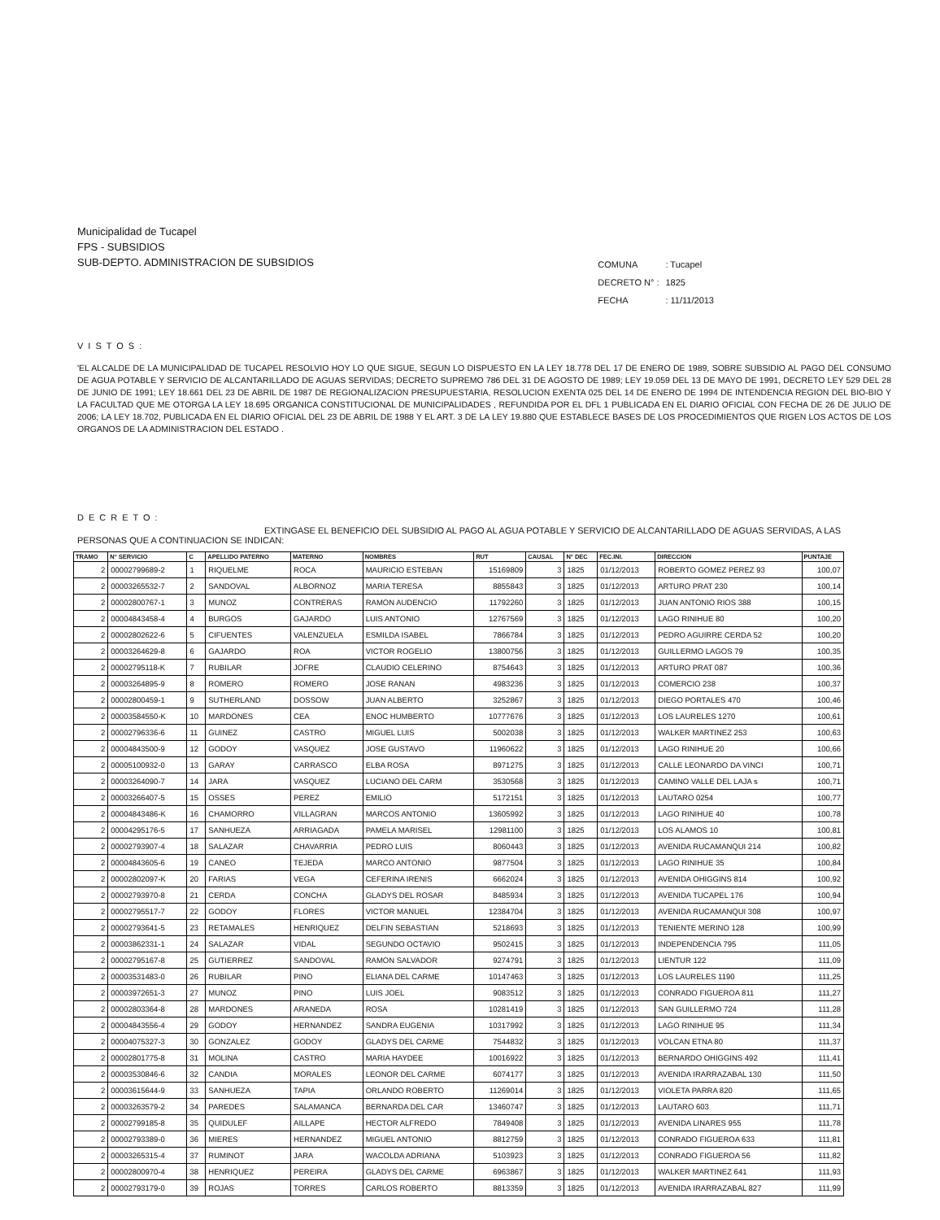Municipalidad de Tucapel
FPS - SUBSIDIOS
SUB-DEPTO. ADMINISTRACION DE SUBSIDIOS
| COMUNA | : Tucapel |
| DECRETO N° : | 1825 |
| FECHA | : 11/11/2013 |
VISTOS:
'EL ALCALDE DE LA MUNICIPALIDAD DE TUCAPEL RESOLVIO HOY LO QUE SIGUE, SEGUN LO DISPUESTO EN LA LEY 18.778 DEL 17 DE ENERO DE 1989, SOBRE SUBSIDIO AL PAGO DEL CONSUMO DE AGUA POTABLE Y SERVICIO DE ALCANTARILLADO DE AGUAS SERVIDAS; DECRETO SUPREMO 786 DEL 31 DE AGOSTO DE 1989; LEY 19.059 DEL 13 DE MAYO DE 1991, DECRETO LEY 529 DEL 28 DE JUNIO DE 1991; LEY 18.661 DEL 23 DE ABRIL DE 1987 DE REGIONALIZACION PRESUPUESTARIA, RESOLUCION EXENTA 025 DEL 14 DE ENERO DE 1994 DE INTENDENCIA REGION DEL BIO-BIO Y LA FACULTAD QUE ME OTORGA LA LEY 18.695 ORGANICA CONSTITUCIONAL DE MUNICIPALIDADES , REFUNDIDA POR EL DFL 1 PUBLICADA EN EL DIARIO OFICIAL CON FECHA DE 26 DE JULIO DE 2006; LA LEY 18.702, PUBLICADA EN EL DIARIO OFICIAL DEL 23 DE ABRIL DE 1988 Y EL ART. 3 DE LA LEY 19.880 QUE ESTABLECE BASES DE LOS PROCEDIMIENTOS QUE RIGEN LOS ACTOS DE LOS ORGANOS DE LA ADMINISTRACION DEL ESTADO .
DECRETO:
EXTINGASE EL BENEFICIO DEL SUBSIDIO AL PAGO AL AGUA POTABLE Y SERVICIO DE ALCANTARILLADO DE AGUAS SERVIDAS, A LAS PERSONAS QUE A CONTINUACION SE INDICAN:
| TRAMO | N° SERVICIO | C | APELLIDO PATERNO | MATERNO | NOMBRES | RUT | CAUSAL | N° DEC | FEC.INI. | DIRECCION | PUNTAJE |
| --- | --- | --- | --- | --- | --- | --- | --- | --- | --- | --- | --- |
| 2 | 00002799689-2 | 1 | RIQUELME | ROCA | MAURICIO ESTEBAN | 15169809 | 3 | 1825 | 01/12/2013 | ROBERTO GOMEZ PEREZ 93 | 100,07 |
| 2 | 00003265532-7 | 2 | SANDOVAL | ALBORNOZ | MARIA TERESA | 8855843 | 3 | 1825 | 01/12/2013 | ARTURO PRAT 230 | 100,14 |
| 2 | 00002800767-1 | 3 | MUNOZ | CONTRERAS | RAMON AUDENCIO | 11792260 | 3 | 1825 | 01/12/2013 | JUAN ANTONIO RIOS 388 | 100,15 |
| 2 | 00004843458-4 | 4 | BURGOS | GAJARDO | LUIS ANTONIO | 12767569 | 3 | 1825 | 01/12/2013 | LAGO RINIHUE 80 | 100,20 |
| 2 | 00002802622-6 | 5 | CIFUENTES | VALENZUELA | ESMILDA ISABEL | 7866784 | 3 | 1825 | 01/12/2013 | PEDRO AGUIRRE CERDA 52 | 100,20 |
| 2 | 00003264629-8 | 6 | GAJARDO | ROA | VICTOR ROGELIO | 13800756 | 3 | 1825 | 01/12/2013 | GUILLERMO LAGOS 79 | 100,35 |
| 2 | 00002795118-K | 7 | RUBILAR | JOFRE | CLAUDIO CELERINO | 8754643 | 3 | 1825 | 01/12/2013 | ARTURO PRAT 087 | 100,36 |
| 2 | 00003264895-9 | 8 | ROMERO | ROMERO | JOSE RANAN | 4983236 | 3 | 1825 | 01/12/2013 | COMERCIO 238 | 100,37 |
| 2 | 00002800459-1 | 9 | SUTHERLAND | DOSSOW | JUAN ALBERTO | 3252867 | 3 | 1825 | 01/12/2013 | DIEGO PORTALES 470 | 100,46 |
| 2 | 00003584550-K | 10 | MARDONES | CEA | ENOC HUMBERTO | 10777676 | 3 | 1825 | 01/12/2013 | LOS LAURELES 1270 | 100,61 |
| 2 | 00002796336-6 | 11 | GUINEZ | CASTRO | MIGUEL LUIS | 5002038 | 3 | 1825 | 01/12/2013 | WALKER MARTINEZ 253 | 100,63 |
| 2 | 00004843500-9 | 12 | GODOY | VASQUEZ | JOSE GUSTAVO | 11960622 | 3 | 1825 | 01/12/2013 | LAGO RINIHUE 20 | 100,66 |
| 2 | 00005100932-0 | 13 | GARAY | CARRASCO | ELBA ROSA | 8971275 | 3 | 1825 | 01/12/2013 | CALLE LEONARDO DA VINCI | 100,71 |
| 2 | 00003264090-7 | 14 | JARA | VASQUEZ | LUCIANO DEL CARM | 3530568 | 3 | 1825 | 01/12/2013 | CAMINO VALLE DEL LAJA s | 100,71 |
| 2 | 00003266407-5 | 15 | OSSES | PEREZ | EMILIO | 5172151 | 3 | 1825 | 01/12/2013 | LAUTARO 0254 | 100,77 |
| 2 | 00004843486-K | 16 | CHAMORRO | VILLAGRAN | MARCOS ANTONIO | 13605992 | 3 | 1825 | 01/12/2013 | LAGO RINIHUE 40 | 100,78 |
| 2 | 00004295176-5 | 17 | SANHUEZA | ARRIAGADA | PAMELA MARISEL | 12981100 | 3 | 1825 | 01/12/2013 | LOS ALAMOS 10 | 100,81 |
| 2 | 00002793907-4 | 18 | SALAZAR | CHAVARRIA | PEDRO LUIS | 8060443 | 3 | 1825 | 01/12/2013 | AVENIDA RUCAMANQUI 214 | 100,82 |
| 2 | 00004843605-6 | 19 | CANEO | TEJEDA | MARCO ANTONIO | 9877504 | 3 | 1825 | 01/12/2013 | LAGO RINIHUE 35 | 100,84 |
| 2 | 00002802097-K | 20 | FARIAS | VEGA | CEFERINA IRENIS | 6662024 | 3 | 1825 | 01/12/2013 | AVENIDA OHIGGINS 814 | 100,92 |
| 2 | 00002793970-8 | 21 | CERDA | CONCHA | GLADYS DEL ROSAR | 8485934 | 3 | 1825 | 01/12/2013 | AVENIDA TUCAPEL 176 | 100,94 |
| 2 | 00002795517-7 | 22 | GODOY | FLORES | VICTOR MANUEL | 12384704 | 3 | 1825 | 01/12/2013 | AVENIDA RUCAMANQUI 308 | 100,97 |
| 2 | 00002793641-5 | 23 | RETAMALES | HENRIQUEZ | DELFIN SEBASTIAN | 5218693 | 3 | 1825 | 01/12/2013 | TENIENTE MERINO 128 | 100,99 |
| 2 | 00003862331-1 | 24 | SALAZAR | VIDAL | SEGUNDO OCTAVIO | 9502415 | 3 | 1825 | 01/12/2013 | INDEPENDENCIA 795 | 111,05 |
| 2 | 00002795167-8 | 25 | GUTIERREZ | SANDOVAL | RAMON SALVADOR | 9274791 | 3 | 1825 | 01/12/2013 | LIENTUR 122 | 111,09 |
| 2 | 00003531483-0 | 26 | RUBILAR | PINO | ELIANA DEL CARME | 10147463 | 3 | 1825 | 01/12/2013 | LOS LAURELES 1190 | 111,25 |
| 2 | 00003972651-3 | 27 | MUNOZ | PINO | LUIS JOEL | 9083512 | 3 | 1825 | 01/12/2013 | CONRADO FIGUEROA 811 | 111,27 |
| 2 | 00002803364-8 | 28 | MARDONES | ARANEDA | ROSA | 10281419 | 3 | 1825 | 01/12/2013 | SAN GUILLERMO 724 | 111,28 |
| 2 | 00004843556-4 | 29 | GODOY | HERNANDEZ | SANDRA EUGENIA | 10317992 | 3 | 1825 | 01/12/2013 | LAGO RINIHUE 95 | 111,34 |
| 2 | 00004075327-3 | 30 | GONZALEZ | GODOY | GLADYS DEL CARME | 7544832 | 3 | 1825 | 01/12/2013 | VOLCAN ETNA 80 | 111,37 |
| 2 | 00002801775-8 | 31 | MOLINA | CASTRO | MARIA HAYDEE | 10016922 | 3 | 1825 | 01/12/2013 | BERNARDO OHIGGINS 492 | 111,41 |
| 2 | 00003530846-6 | 32 | CANDIA | MORALES | LEONOR DEL CARME | 6074177 | 3 | 1825 | 01/12/2013 | AVENIDA IRARRAZABAL 130 | 111,50 |
| 2 | 00003615644-9 | 33 | SANHUEZA | TAPIA | ORLANDO ROBERTO | 11269014 | 3 | 1825 | 01/12/2013 | VIOLETA PARRA 820 | 111,65 |
| 2 | 00003263579-2 | 34 | PAREDES | SALAMANCA | BERNARDA DEL CAR | 13460747 | 3 | 1825 | 01/12/2013 | LAUTARO 603 | 111,71 |
| 2 | 00002799185-8 | 35 | QUIDULEF | AILLAPE | HECTOR ALFREDO | 7849408 | 3 | 1825 | 01/12/2013 | AVENIDA LINARES 955 | 111,78 |
| 2 | 00002793389-0 | 36 | MIERES | HERNANDEZ | MIGUEL ANTONIO | 8812759 | 3 | 1825 | 01/12/2013 | CONRADO FIGUEROA 633 | 111,81 |
| 2 | 00003265315-4 | 37 | RUMINOT | JARA | WACOLDA ADRIANA | 5103923 | 3 | 1825 | 01/12/2013 | CONRADO FIGUEROA 56 | 111,82 |
| 2 | 00002800970-4 | 38 | HENRIQUEZ | PEREIRA | GLADYS DEL CARME | 6963867 | 3 | 1825 | 01/12/2013 | WALKER MARTINEZ 641 | 111,93 |
| 2 | 00002793179-0 | 39 | ROJAS | TORRES | CARLOS ROBERTO | 8813359 | 3 | 1825 | 01/12/2013 | AVENIDA IRARRAZABAL 827 | 111,99 |